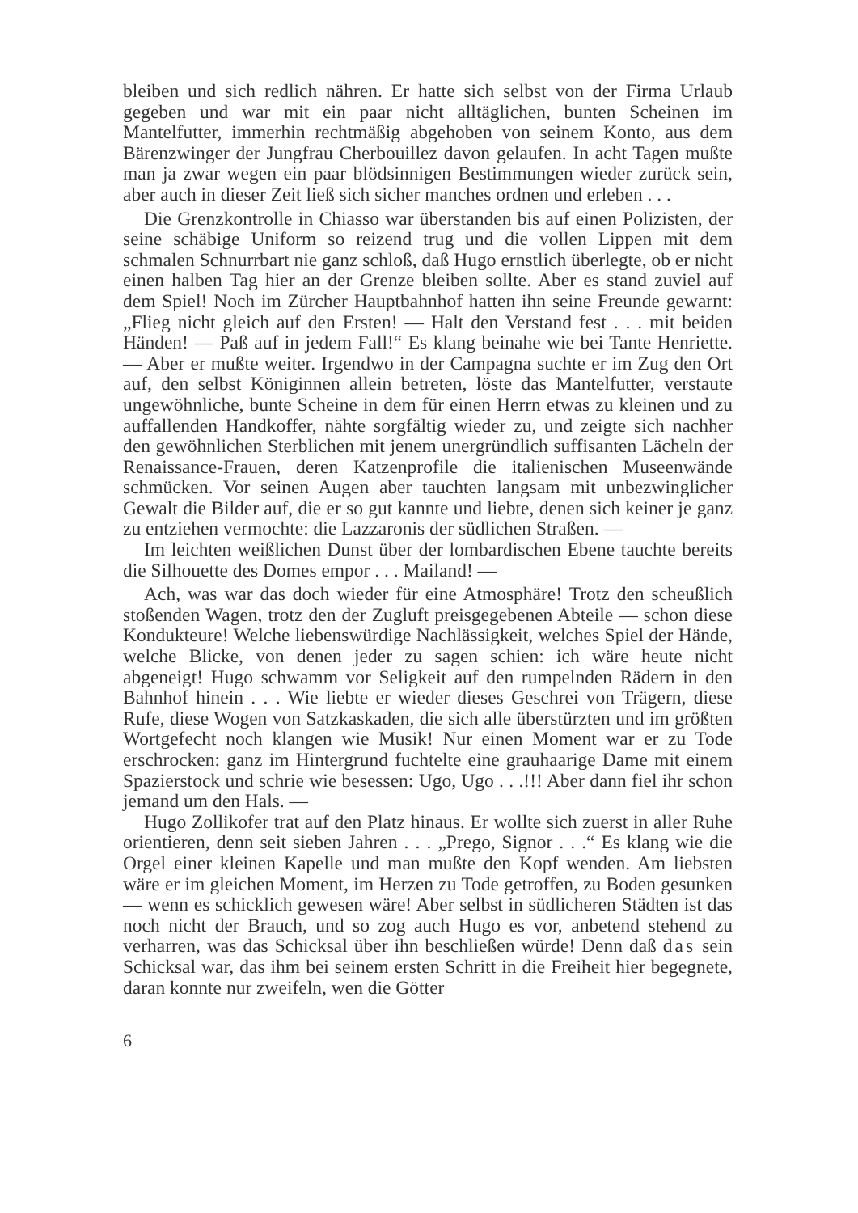bleiben und sich redlich nähren. Er hatte sich selbst von der Firma Urlaub gegeben und war mit ein paar nicht alltäglichen, bunten Scheinen im Mantelfutter, immerhin rechtmäßig abgehoben von seinem Konto, aus dem Bärenzwinger der Jungfrau Cherbouillez davon gelaufen. In acht Tagen mußte man ja zwar wegen ein paar blödsinnigen Bestimmungen wieder zurück sein, aber auch in dieser Zeit ließ sich sicher manches ordnen und erleben . . .
Die Grenzkontrolle in Chiasso war überstanden bis auf einen Polizisten, der seine schäbige Uniform so reizend trug und die vollen Lippen mit dem schmalen Schnurrbart nie ganz schloß, daß Hugo ernstlich überlegte, ob er nicht einen halben Tag hier an der Grenze bleiben sollte. Aber es stand zuviel auf dem Spiel! Noch im Zürcher Hauptbahnhof hatten ihn seine Freunde gewarnt: „Flieg nicht gleich auf den Ersten! — Halt den Verstand fest . . . mit beiden Händen! — Paß auf in jedem Fall!“ Es klang beinahe wie bei Tante Henriette. — Aber er mußte weiter. Irgendwo in der Campagna suchte er im Zug den Ort auf, den selbst Königinnen allein betreten, löste das Mantelfutter, verstaute ungewöhnliche, bunte Scheine in dem für einen Herrn etwas zu kleinen und zu auffallenden Handkoffer, nähte sorgfältig wieder zu, und zeigte sich nachher den gewöhnlichen Sterblichen mit jenem unergründlich suffisanten Lächeln der Renaissance-Frauen, deren Katzenprofile die italienischen Museenwände schmücken. Vor seinen Augen aber tauchten langsam mit unbezwinglicher Gewalt die Bilder auf, die er so gut kannte und liebte, denen sich keiner je ganz zu entziehen vermochte: die Lazzaronis der südlichen Straßen. —
Im leichten weißlichen Dunst über der lombardischen Ebene tauchte bereits die Silhouette des Domes empor . . . Mailand! —
Ach, was war das doch wieder für eine Atmosphäre! Trotz den scheußlich stoßenden Wagen, trotz den der Zugluft preisgegebenen Abteile — schon diese Kondukteure! Welche liebenswürdige Nachlässigkeit, welches Spiel der Hände, welche Blicke, von denen jeder zu sagen schien: ich wäre heute nicht abgeneigt! Hugo schwamm vor Seligkeit auf den rumpelnden Rädern in den Bahnhof hinein . . . Wie liebte er wieder dieses Geschrei von Trägern, diese Rufe, diese Wogen von Satzkaskaden, die sich alle überstürzten und im größten Wortgefecht noch klangen wie Musik! Nur einen Moment war er zu Tode erschrocken: ganz im Hintergrund fuchtelte eine grauhaarige Dame mit einem Spazierstock und schrie wie besessen: Ugo, Ugo . . .!!! Aber dann fiel ihr schon jemand um den Hals. —
Hugo Zollikofer trat auf den Platz hinaus. Er wollte sich zuerst in aller Ruhe orientieren, denn seit sieben Jahren . . . „Prego, Signor . . .“ Es klang wie die Orgel einer kleinen Kapelle und man mußte den Kopf wenden. Am liebsten wäre er im gleichen Moment, im Herzen zu Tode getroffen, zu Boden gesunken — wenn es schicklich gewesen wäre! Aber selbst in südlicheren Städten ist das noch nicht der Brauch, und so zog auch Hugo es vor, anbetend stehend zu verharren, was das Schicksal über ihn beschließen würde! Denn daß das sein Schicksal war, das ihm bei seinem ersten Schritt in die Freiheit hier begegnete, daran konnte nur zweifeln, wen die Götter
6